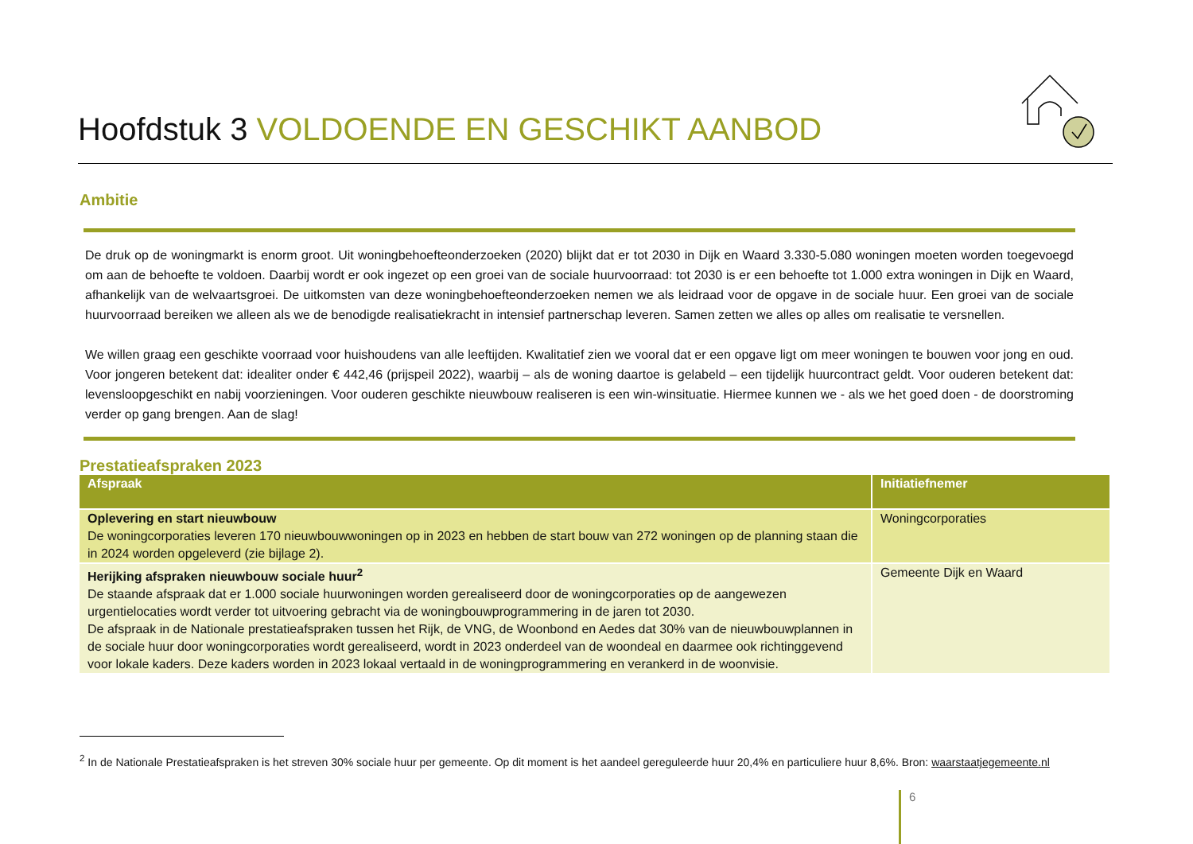Hoofdstuk 3 VOLDOENDE EN GESCHIKT AANBOD
Ambitie
De druk op de woningmarkt is enorm groot. Uit woningbehoefteonderzoeken (2020) blijkt dat er tot 2030 in Dijk en Waard 3.330-5.080 woningen moeten worden toegevoegd om aan de behoefte te voldoen. Daarbij wordt er ook ingezet op een groei van de sociale huurvoorraad: tot 2030 is er een behoefte tot 1.000 extra woningen in Dijk en Waard, afhankelijk van de welvaartsgroei. De uitkomsten van deze woningbehoefteonderzoeken nemen we als leidraad voor de opgave in de sociale huur. Een groei van de sociale huurvoorraad bereiken we alleen als we de benodigde realisatiekracht in intensief partnerschap leveren. Samen zetten we alles op alles om realisatie te versnellen.
We willen graag een geschikte voorraad voor huishoudens van alle leeftijden. Kwalitatief zien we vooral dat er een opgave ligt om meer woningen te bouwen voor jong en oud. Voor jongeren betekent dat: idealiter onder € 442,46 (prijspeil 2022), waarbij – als de woning daartoe is gelabeld – een tijdelijk huurcontract geldt. Voor ouderen betekent dat: levensloopgeschikt en nabij voorzieningen. Voor ouderen geschikte nieuwbouw realiseren is een win-winsituatie. Hiermee kunnen we - als we het goed doen - de doorstroming verder op gang brengen. Aan de slag!
Prestatieafspraken 2023
| Afspraak | Initiatiefnemer |
| --- | --- |
| Oplevering en start nieuwbouw De woningcorporaties leveren 170 nieuwbouwwoningen op in 2023 en hebben de start bouw van 272 woningen op de planning staan die in 2024 worden opgeleverd (zie bijlage 2). | Woningcorporaties |
| Herijking afspraken nieuwbouw sociale huur<sup>2</sup> De staande afspraak dat er 1.000 sociale huurwoningen worden gerealiseerd door de woningcorporaties op de aangewezen urgentielocaties wordt verder tot uitvoering gebracht via de woningbouwprogrammering in de jaren tot 2030. De afspraak in de Nationale prestatieafspraken tussen het Rijk, de VNG, de Woonbond en Aedes dat 30% van de nieuwbouwplannen in de sociale huur door woningcorporaties wordt gerealiseerd, wordt in 2023 onderdeel van de woondeal en daarmee ook richtinggevend voor lokale kaders. Deze kaders worden in 2023 lokaal vertaald in de woningprogrammering en verankerd in de woonvisie. | Gemeente Dijk en Waard |
<sup>2</sup> In de Nationale Prestatieafspraken is het streven 30% sociale huur per gemeente. Op dit moment is het aandeel gereguleerde huur 20,4% en particuliere huur 8,6%. Bron: waarstaatjegemeente.nl
6